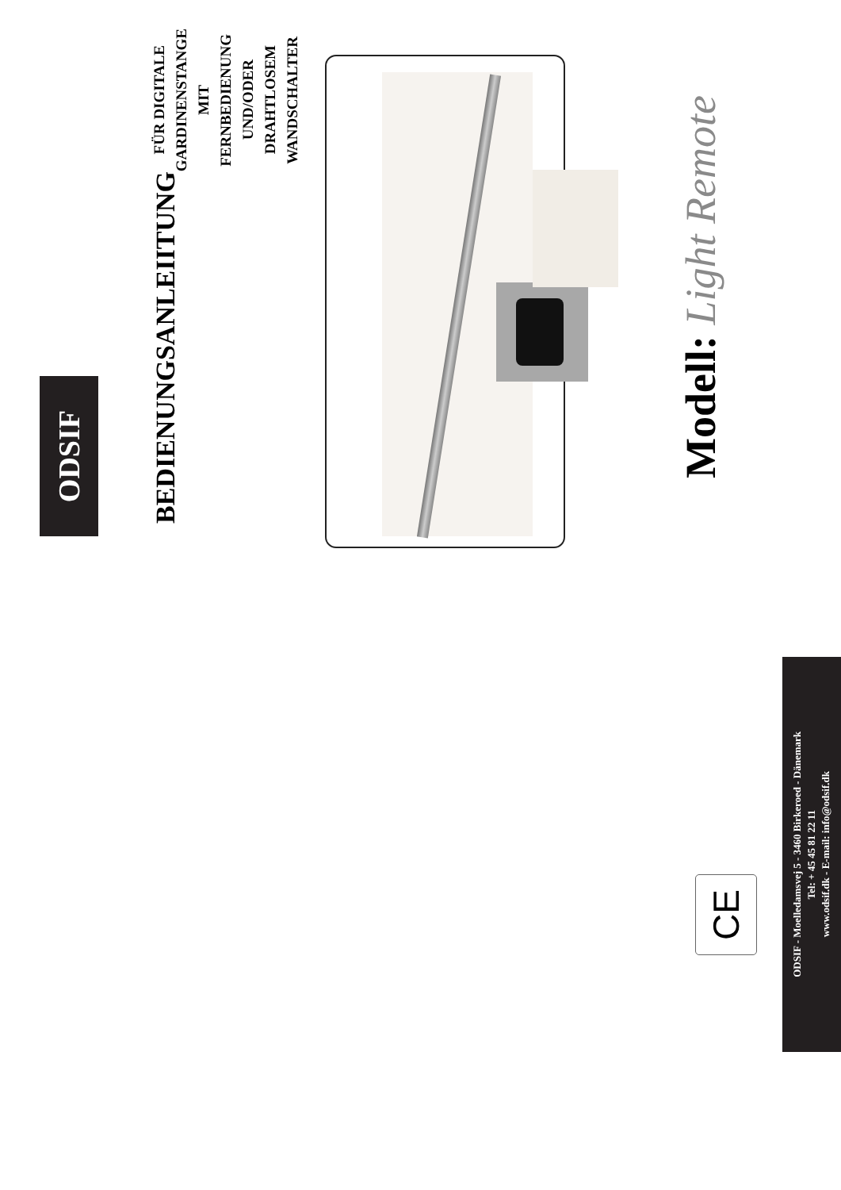ODSIF
BEDIENUNGSANLEIITUNG
FÜR DIGITALE GARDINENSTANGE
MIT FERNBEDIENUNG UND/ODER
DRAHTLOSEM WANDSCHALTER
Modell: Light Remote
CE
ODSIF - Moelledamsvej 5 - 3460 Birkeroed - Dänemark
Tel: + 45 45 81 22 11
www.odsif.dk - E-mail: info@odsif.dk